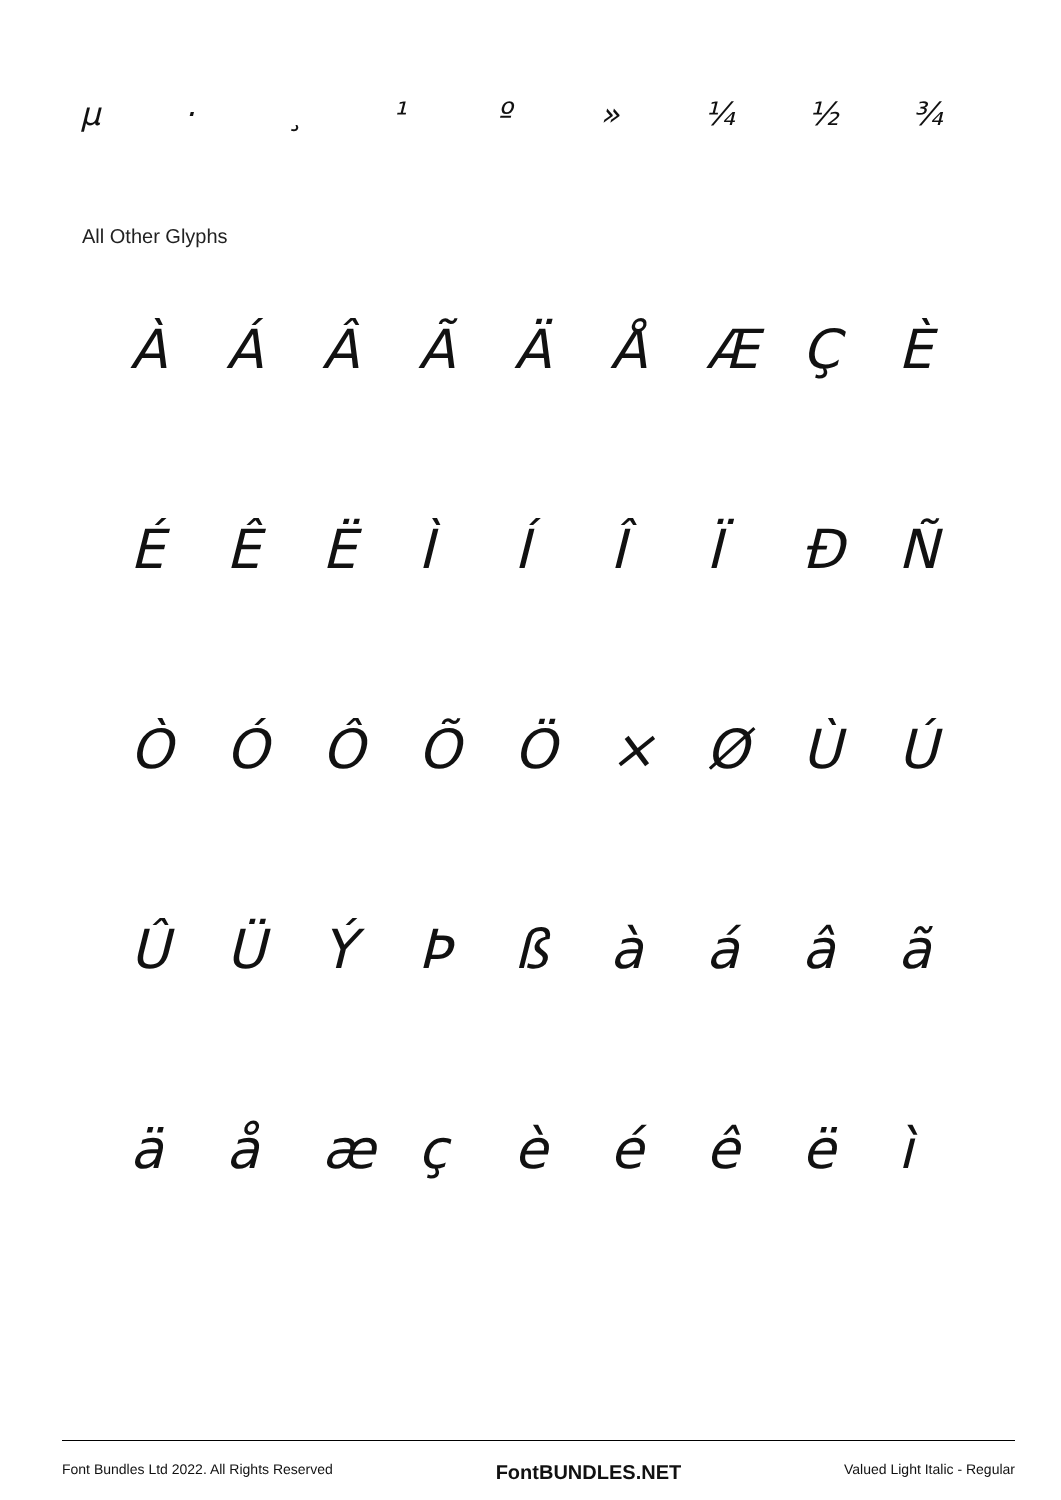µ · ¸ ¹ º » ¼ ½ ¾
All Other Glyphs
ÀÁÂÃÄÅÆÇÈ
ÉÊËÌÍÎÏÐÑ
ÒÓÔÕÖ × ØÙÚ
ÛÜÝÞßàáâã
äåæçèéêëì
Font Bundles Ltd 2022. All Rights Reserved FontBUNDLES.NET Valued Light Italic - Regular